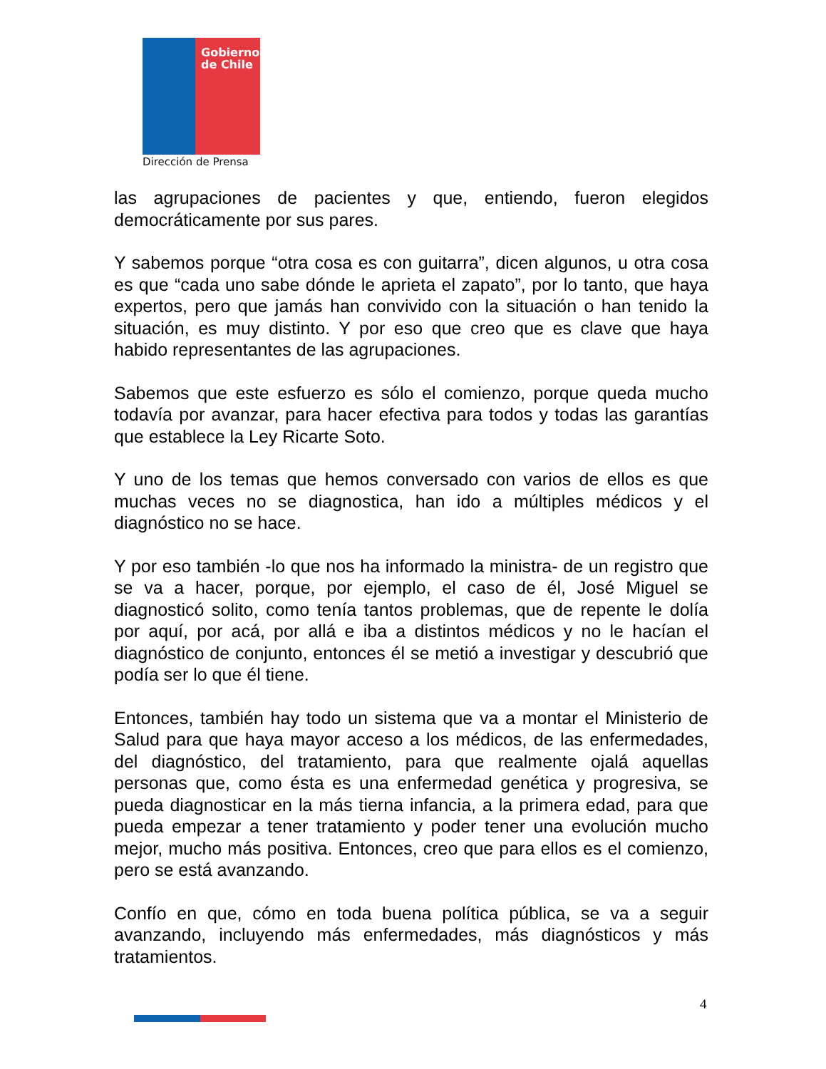Gobierno
de Chile
Dirección de Prensa
las agrupaciones de pacientes y que, entiendo, fueron elegidos democráticamente por sus pares.
Y sabemos porque “otra cosa es con guitarra”, dicen algunos, u otra cosa es que “cada uno sabe dónde le aprieta el zapato”, por lo tanto, que haya expertos, pero que jamás han convivido con la situación o han tenido la situación, es muy distinto. Y por eso que creo que es clave que haya habido representantes de las agrupaciones.
Sabemos que este esfuerzo es sólo el comienzo, porque queda mucho todavía por avanzar, para hacer efectiva para todos y todas las garantías que establece la Ley Ricarte Soto.
Y uno de los temas que hemos conversado con varios de ellos es que muchas veces no se diagnostica, han ido a múltiples médicos y el diagnóstico no se hace.
Y por eso también -lo que nos ha informado la ministra- de un registro que se va a hacer, porque, por ejemplo, el caso de él, José Miguel se diagnosticó solito, como tenía tantos problemas, que de repente le dolía por aquí, por acá, por allá e iba a distintos médicos y no le hacían el diagnóstico de conjunto, entonces él se metió a investigar y descubrió que podía ser lo que él tiene.
Entonces, también hay todo un sistema que va a montar el Ministerio de Salud para que haya mayor acceso a los médicos, de las enfermedades, del diagnóstico, del tratamiento, para que realmente ojalá aquellas personas que, como ésta es una enfermedad genética y progresiva, se pueda diagnosticar en la más tierna infancia, a la primera edad, para que pueda empezar a tener tratamiento y poder tener una evolución mucho mejor, mucho más positiva. Entonces, creo que para ellos es el comienzo, pero se está avanzando.
Confío en que, cómo en toda buena política pública, se va a seguir avanzando, incluyendo más enfermedades, más diagnósticos y más tratamientos.
4